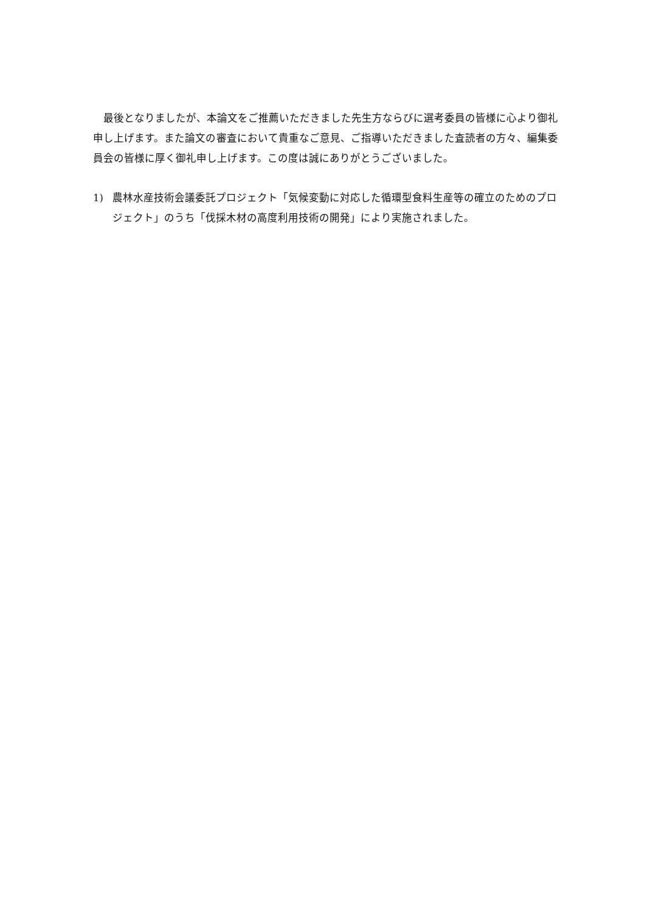最後となりましたが、本論文をご推薦いただきました先生方ならびに選考委員の皆様に心より御礼申し上げます。また論文の審査において貴重なご意見、ご指導いただきました査読者の方々、編集委員会の皆様に厚く御礼申し上げます。この度は誠にありがとうございました。
1) 農林水産技術会議委託プロジェクト「気候変動に対応した循環型食料生産等の確立のためのプロジェクト」のうち「伐採木材の高度利用技術の開発」により実施されました。